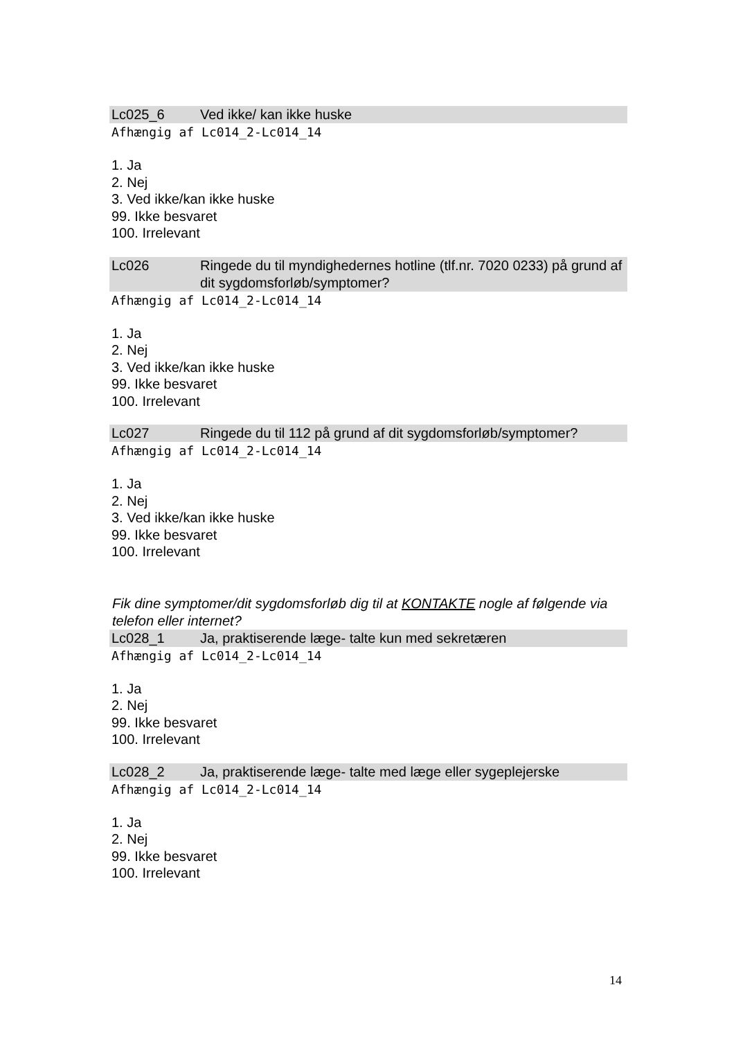Lc025_6 Ved ikke/ kan ikke huske
Afhængig af Lc014_2-Lc014_14
1. Ja
2. Nej
3. Ved ikke/kan ikke huske
99. Ikke besvaret
100. Irrelevant
Lc026 Ringede du til myndighedernes hotline (tlf.nr. 7020 0233) på grund af dit sygdomsforløb/symptomer?
Afhængig af Lc014_2-Lc014_14
1. Ja
2. Nej
3. Ved ikke/kan ikke huske
99. Ikke besvaret
100. Irrelevant
Lc027 Ringede du til 112 på grund af dit sygdomsforløb/symptomer?
Afhængig af Lc014_2-Lc014_14
1. Ja
2. Nej
3. Ved ikke/kan ikke huske
99. Ikke besvaret
100. Irrelevant
Fik dine symptomer/dit sygdomsforløb dig til at KONTAKTE nogle af følgende via telefon eller internet?
Lc028_1 Ja, praktiserende læge- talte kun med sekretæren
Afhængig af Lc014_2-Lc014_14
1. Ja
2. Nej
99. Ikke besvaret
100. Irrelevant
Lc028_2 Ja, praktiserende læge- talte med læge eller sygeplejerske
Afhængig af Lc014_2-Lc014_14
1. Ja
2. Nej
99. Ikke besvaret
100. Irrelevant
14